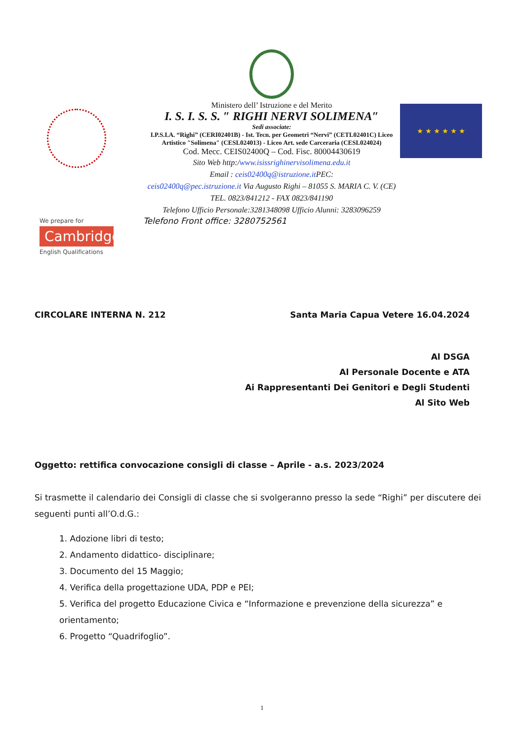We prepare for
Cambridge
English Qualifications
Ministero dell’ Istruzione e del Merito
I. S. I. S. S. ″ RIGHI NERVI SOLIMENA″
Sedi associate:
I.P.S.I.A. “Righi” (CERI02401B) - Ist. Tecn. per Geometri “Nervi” (CETL02401C) Liceo Artistico ″Solimena″ (CESL024013) - Liceo Art. sede Carceraria (CESL024024)
Cod. Mecc. CEIS02400Q – Cod. Fisc. 80004430619
Sito Web http:/www.isissrighinervisolimena.edu.it
Email : ceis02400q@istruzione.it PEC:
ceis02400q@pec.istruzione.it Via Augusto Righi – 81055 S. MARIA C. V. (CE)
TEL. 0823/841212 - FAX 0823/841190
Telefono Ufficio Personale:3281348098 Ufficio Alunni: 3283096259
Telefono Front office: 3280752561
★ ★ ★ ★ ★ ★
CIRCOLARE INTERNA N. 212 Santa Maria Capua Vetere 16.04.2024
Al DSGA
Al Personale Docente e ATA
Ai Rappresentanti Dei Genitori e Degli Studenti
Al Sito Web
Oggetto: rettifica convocazione consigli di classe – Aprile - a.s. 2023/2024
Si trasmette il calendario dei Consigli di classe che si svolgeranno presso la sede “Righi” per discutere dei seguenti punti all’O.d.G.:
1. Adozione libri di testo;
2. Andamento didattico- disciplinare;
3. Documento del 15 Maggio;
4. Verifica della progettazione UDA, PDP e PEI;
5. Verifica del progetto Educazione Civica e “Informazione e prevenzione della sicurezza” e orientamento;
6. Progetto “Quadrifoglio”.
1